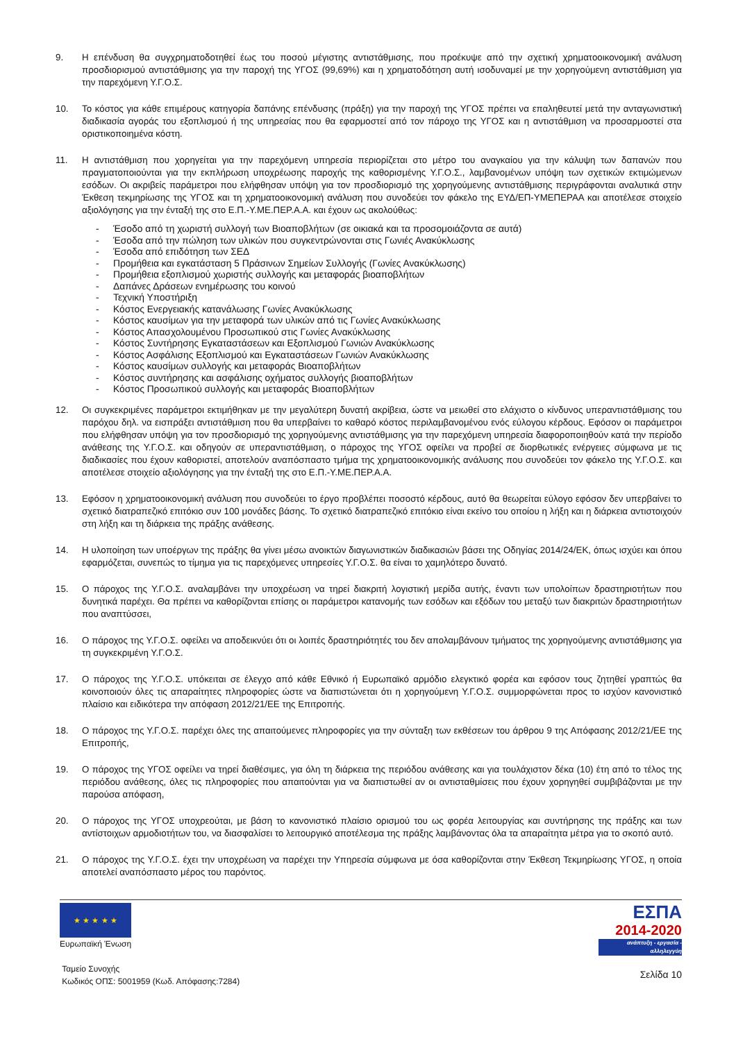9. Η επένδυση θα συγχρηματοδοτηθεί έως του ποσού μέγιστης αντιστάθμισης, που προέκυψε από την σχετική χρηματοοικονομική ανάλυση προσδιορισμού αντιστάθμισης για την παροχή της ΥΓΟΣ (99,69%) και η χρηματοδότηση αυτή ισοδυναμεί με την χορηγούμενη αντιστάθμιση για την παρεχόμενη Υ.Γ.Ο.Σ.
10. Το κόστος για κάθε επιμέρους κατηγορία δαπάνης επένδυσης (πράξη) για την παροχή της ΥΓΟΣ πρέπει να επαληθευτεί μετά την ανταγωνιστική διαδικασία αγοράς του εξοπλισμού ή της υπηρεσίας που θα εφαρμοστεί από τον πάροχο της ΥΓΟΣ και η αντιστάθμιση να προσαρμοστεί στα οριστικοποιημένα κόστη.
11. Η αντιστάθμιση που χορηγείται για την παρεχόμενη υπηρεσία περιορίζεται στο μέτρο του αναγκαίου για την κάλυψη των δαπανών που πραγματοποιούνται για την εκπλήρωση υποχρέωσης παροχής της καθορισμένης Υ.Γ.Ο.Σ., λαμβανομένων υπόψη των σχετικών εκτιμώμενων εσόδων. Οι ακριβείς παράμετροι που ελήφθησαν υπόψη για τον προσδιορισμό της χορηγούμενης αντιστάθμισης περιγράφονται αναλυτικά στην Έκθεση τεκμηρίωσης της ΥΓΟΣ και τη χρηματοοικονομική ανάλυση που συνοδεύει τον φάκελο της ΕΥΔ/ΕΠ-ΥΜΕΠΕΡΑΑ και αποτέλεσε στοιχείο αξιολόγησης για την ένταξή της στο Ε.Π.-Υ.ΜΕ.ΠΕΡ.Α.Α. και έχουν ως ακολούθως:
- Έσοδο από τη χωριστή συλλογή των Βιοαποβλήτων (σε οικιακά και τα προσομοιάζοντα σε αυτά)
- Έσοδα από την πώληση των υλικών που συγκεντρώνονται στις Γωνιές Ανακύκλωσης
- Έσοδα από επιδότηση των ΣΕΔ
- Προμήθεια και εγκατάσταση 5 Πράσινων Σημείων Συλλογής (Γωνίες Ανακύκλωσης)
- Προμήθεια εξοπλισμού χωριστής συλλογής και μεταφοράς βιοαποβλήτων
- Δαπάνες Δράσεων ενημέρωσης του κοινού
- Τεχνική Υποστήριξη
- Κόστος Ενεργειακής κατανάλωσης Γωνίες Ανακύκλωσης
- Κόστος καυσίμων για την μεταφορά των υλικών από τις Γωνίες Ανακύκλωσης
- Κόστος Απασχολουμένου Προσωπικού στις Γωνίες Ανακύκλωσης
- Κόστος Συντήρησης Εγκαταστάσεων και Εξοπλισμού Γωνιών Ανακύκλωσης
- Κόστος Ασφάλισης Εξοπλισμού και Εγκαταστάσεων Γωνιών Ανακύκλωσης
- Κόστος καυσίμων συλλογής και μεταφοράς Βιοαποβλήτων
- Κόστος συντήρησης και ασφάλισης οχήματος συλλογής βιοαποβλήτων
- Κόστος Προσωπικού συλλογής και μεταφοράς Βιοαποβλήτων
12. Οι συγκεκριμένες παράμετροι εκτιμήθηκαν με την μεγαλύτερη δυνατή ακρίβεια, ώστε να μειωθεί στο ελάχιστο ο κίνδυνος υπεραντιστάθμισης του παρόχου δηλ. να εισπράξει αντιστάθμιση που θα υπερβαίνει το καθαρό κόστος περιλαμβανομένου ενός εύλογου κέρδους. Εφόσον οι παράμετροι που ελήφθησαν υπόψη για τον προσδιορισμό της χορηγούμενης αντιστάθμισης για την παρεχόμενη υπηρεσία διαφοροποιηθούν κατά την περίοδο ανάθεσης της Υ.Γ.Ο.Σ. και οδηγούν σε υπεραντιστάθμιση, ο πάροχος της ΥΓΟΣ οφείλει να προβεί σε διορθωτικές ενέργειες σύμφωνα με τις διαδικασίες που έχουν καθοριστεί, αποτελούν αναπόσπαστο τμήμα της χρηματοοικονομικής ανάλυσης που συνοδεύει τον φάκελο της Υ.Γ.Ο.Σ. και αποτέλεσε στοιχείο αξιολόγησης για την ένταξή της στο Ε.Π.-Υ.ΜΕ.ΠΕΡ.Α.Α.
13. Εφόσον η χρηματοοικονομική ανάλυση που συνοδεύει το έργο προβλέπει ποσοστό κέρδους, αυτό θα θεωρείται εύλογο εφόσον δεν υπερβαίνει το σχετικό διατραπεζικό επιτόκιο συν 100 μονάδες βάσης. Το σχετικό διατραπεζικό επιτόκιο είναι εκείνο του οποίου η λήξη και η διάρκεια αντιστοιχούν στη λήξη και τη διάρκεια της πράξης ανάθεσης.
14. Η υλοποίηση των υποέργων της πράξης θα γίνει μέσω ανοικτών διαγωνιστικών διαδικασιών βάσει της Οδηγίας 2014/24/ΕΚ, όπως ισχύει και όπου εφαρμόζεται, συνεπώς το τίμημα για τις παρεχόμενες υπηρεσίες Υ.Γ.Ο.Σ. θα είναι το χαμηλότερο δυνατό.
15. Ο πάροχος της Υ.Γ.Ο.Σ. αναλαμβάνει την υποχρέωση να τηρεί διακριτή λογιστική μερίδα αυτής, έναντι των υπολοίπων δραστηριοτήτων που δυνητικά παρέχει. Θα πρέπει να καθορίζονται επίσης οι παράμετροι κατανομής των εσόδων και εξόδων του μεταξύ των διακριτών δραστηριοτήτων που αναπτύσσει,
16. Ο πάροχος της Υ.Γ.Ο.Σ. οφείλει να αποδεικνύει ότι οι λοιπές δραστηριότητές του δεν απολαμβάνουν τμήματος της χορηγούμενης αντιστάθμισης για τη συγκεκριμένη Υ.Γ.Ο.Σ.
17. Ο πάροχος της Υ.Γ.Ο.Σ. υπόκειται σε έλεγχο από κάθε Εθνικό ή Ευρωπαϊκό αρμόδιο ελεγκτικό φορέα και εφόσον τους ζητηθεί γραπτώς θα κοινοποιούν όλες τις απαραίτητες πληροφορίες ώστε να διαπιστώνεται ότι η χορηγούμενη Υ.Γ.Ο.Σ. συμμορφώνεται προς το ισχύον κανονιστικό πλαίσιο και ειδικότερα την απόφαση 2012/21/ΕΕ της Επιτροπής.
18. Ο πάροχος της Υ.Γ.Ο.Σ. παρέχει όλες της απαιτούμενες πληροφορίες για την σύνταξη των εκθέσεων του άρθρου 9 της Απόφασης 2012/21/ΕΕ της Επιτροπής,
19. Ο πάροχος της ΥΓΟΣ οφείλει να τηρεί διαθέσιμες, για όλη τη διάρκεια της περιόδου ανάθεσης και για τουλάχιστον δέκα (10) έτη από το τέλος της περιόδου ανάθεσης, όλες τις πληροφορίες που απαιτούνται για να διαπιστωθεί αν οι αντισταθμίσεις που έχουν χορηγηθεί συμβιβάζονται με την παρούσα απόφαση,
20. Ο πάροχος της ΥΓΟΣ υποχρεούται, με βάση το κανονιστικό πλαίσιο ορισμού του ως φορέα λειτουργίας και συντήρησης της πράξης και των αντίστοιχων αρμοδιοτήτων του, να διασφαλίσει το λειτουργικό αποτέλεσμα της πράξης λαμβάνοντας όλα τα απαραίτητα μέτρα για το σκοπό αυτό.
21. Ο πάροχος της Υ.Γ.Ο.Σ. έχει την υποχρέωση να παρέχει την Υπηρεσία σύμφωνα με όσα καθορίζονται στην Έκθεση Τεκμηρίωσης ΥΓΟΣ, η οποία αποτελεί αναπόσπαστο μέρος του παρόντος.
★ ★ ★ ★ ★
Ευρωπαϊκή Ένωση
Ταμείο Συνοχής
Κωδικός ΟΠΣ: 5001959 (Κωδ. Απόφασης:7284)
ΕΣΠΑ
2014-2020
ανάπτυξη - εργασία - αλληλεγγύη
Σελίδα 10